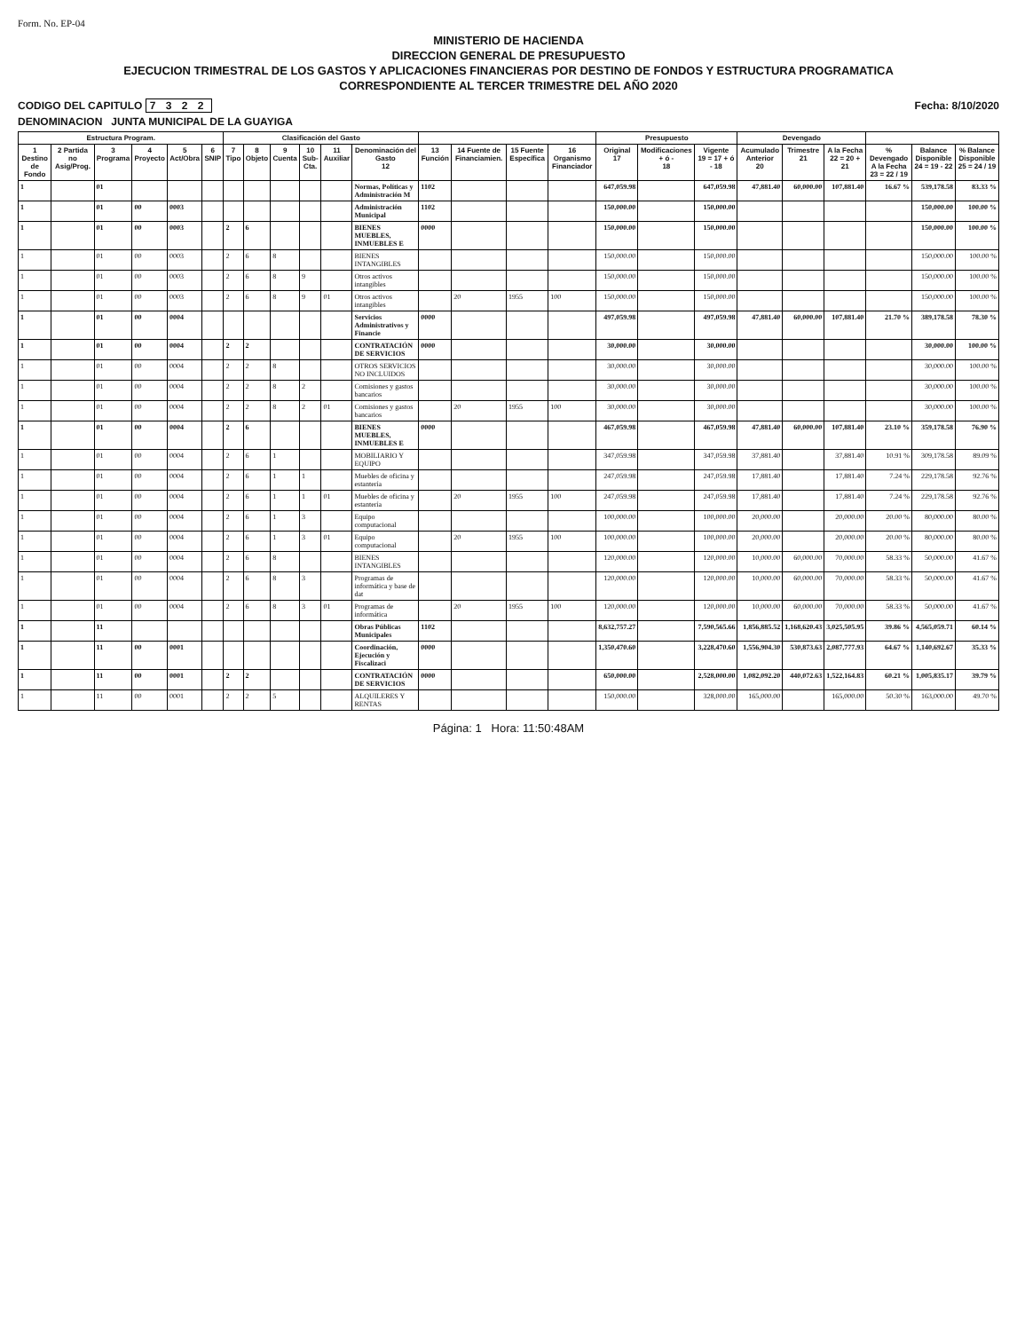Form. No. EP-04
MINISTERIO DE HACIENDA
DIRECCION GENERAL DE PRESUPUESTO
EJECUCION TRIMESTRAL DE LOS GASTOS Y APLICACIONES FINANCIERAS POR DESTINO DE FONDOS Y ESTRUCTURA PROGRAMATICA
CORRESPONDIENTE AL TERCER TRIMESTRE DEL AÑO 2020
CODIGO DEL CAPITULO 7 3 2 2 Fecha: 8/10/2020
DENOMINACION JUNTA MUNICIPAL DE LA GUAYIGA
| Estructura Program. | | | | | | Clasificación del Gasto | | | | | | | | | | Presupuesto | | | Devengado | | | | | |
| --- | --- | --- | --- | --- | --- | --- | --- | --- | --- | --- | --- | --- | --- | --- | --- | --- | --- | --- | --- | --- | --- | --- | --- | --- |
| 1 Destino de Fondo | 2 Partida no Asig/Prog. | 3 Programa | 4 Proyecto | 5 Act/Obra | 6 SNIP | 7 Tipo | 8 Objeto | 9 Cuenta | 10 Sub-Cta. | 11 Auxiliar | Denominación del Gasto 12 | 13 Función | 14 Fuente de Financiamien. | 15 Fuente Específica | 16 Organismo Financiador | Original 17 | Modificaciones + ó - 18 | Vigente 19 = 17 + ó - 18 | Acumulado Anterior 20 | Trimestre 21 | A la Fecha 22 = 20 + 21 | % Devengado A la Fecha 23 = 22 / 19 | Balance Disponible 24 = 19 - 22 | % Balance Disponible 25 = 24 / 19 |
| 1 | | 01 | | | | | | | | | Normas, Políticas y Administración M | 1102 | | | | 647,059.98 | | 647,059.98 | 47,881.40 | 60,000.00 | 107,881.40 | 16.67 % | 539,178.58 | 83.33 % |
| 1 | | 01 | 00 | 0003 | | | | | | | Administración Municipal | 1102 | | | | 150,000.00 | | 150,000.00 | | | | | 150,000.00 | 100.00 % |
| 1 | | 01 | 00 | 0003 | | 2 | 6 | | | | BIENES MUEBLES, INMUEBLES E | 0000 | | | | 150,000.00 | | 150,000.00 | | | | | 150,000.00 | 100.00 % |
| 1 | | 01 | 00 | 0003 | | 2 | 6 | 8 | | | BIENES INTANGIBLES | | | | | 150,000.00 | | 150,000.00 | | | | | 150,000.00 | 100.00 % |
| 1 | | 01 | 00 | 0003 | | 2 | 6 | 8 | 9 | | Otros activos intangibles | | | | | 150,000.00 | | 150,000.00 | | | | | 150,000.00 | 100.00 % |
| 1 | | 01 | 00 | 0003 | | 2 | 6 | 8 | 9 | 01 | Otros activos intangibles | | 20 | 1955 | 100 | 150,000.00 | | 150,000.00 | | | | | 150,000.00 | 100.00 % |
| 1 | | 01 | 00 | 0004 | | | | | | | Servicios Administrativos y Financie | 0000 | | | | 497,059.98 | | 497,059.98 | 47,881.40 | 60,000.00 | 107,881.40 | 21.70 % | 389,178.58 | 78.30 % |
| 1 | | 01 | 00 | 0004 | | 2 | 2 | | | | CONTRATACIÓN DE SERVICIOS | 0000 | | | | 30,000.00 | | 30,000.00 | | | | | 30,000.00 | 100.00 % |
| 1 | | 01 | 00 | 0004 | | 2 | 2 | 8 | | | OTROS SERVICIOS NO INCLUIDOS | | | | | 30,000.00 | | 30,000.00 | | | | | 30,000.00 | 100.00 % |
| 1 | | 01 | 00 | 0004 | | 2 | 2 | 8 | 2 | | Comisiones y gastos bancarios | | | | | 30,000.00 | | 30,000.00 | | | | | 30,000.00 | 100.00 % |
| 1 | | 01 | 00 | 0004 | | 2 | 2 | 8 | 2 | 01 | Comisiones y gastos bancarios | | 20 | 1955 | 100 | 30,000.00 | | 30,000.00 | | | | | 30,000.00 | 100.00 % |
| 1 | | 01 | 00 | 0004 | | 2 | 6 | | | | BIENES MUEBLES, INMUEBLES E | 0000 | | | | 467,059.98 | | 467,059.98 | 47,881.40 | 60,000.00 | 107,881.40 | 23.10 % | 359,178.58 | 76.90 % |
| 1 | | 01 | 00 | 0004 | | 2 | 6 | 1 | | | MOBILIARIO Y EQUIPO | | | | | 347,059.98 | | 347,059.98 | 37,881.40 | | 37,881.40 | 10.91 % | 309,178.58 | 89.09 % |
| 1 | | 01 | 00 | 0004 | | 2 | 6 | 1 | 1 | | Muebles de oficina y estantería | | | | | 247,059.98 | | 247,059.98 | 17,881.40 | | 17,881.40 | 7.24 % | 229,178.58 | 92.76 % |
| 1 | | 01 | 00 | 0004 | | 2 | 6 | 1 | 1 | 01 | Muebles de oficina y estantería | | 20 | 1955 | 100 | 247,059.98 | | 247,059.98 | 17,881.40 | | 17,881.40 | 7.24 % | 229,178.58 | 92.76 % |
| 1 | | 01 | 00 | 0004 | | 2 | 6 | 1 | 3 | | Equipo computacional | | | | | 100,000.00 | | 100,000.00 | 20,000.00 | | 20,000.00 | 20.00 % | 80,000.00 | 80.00 % |
| 1 | | 01 | 00 | 0004 | | 2 | 6 | 1 | 3 | 01 | Equipo computacional | | 20 | 1955 | 100 | 100,000.00 | | 100,000.00 | 20,000.00 | | 20,000.00 | 20.00 % | 80,000.00 | 80.00 % |
| 1 | | 01 | 00 | 0004 | | 2 | 6 | 8 | | | BIENES INTANGIBLES | | | | | 120,000.00 | | 120,000.00 | 10,000.00 | 60,000.00 | 70,000.00 | 58.33 % | 50,000.00 | 41.67 % |
| 1 | | 01 | 00 | 0004 | | 2 | 6 | 8 | 3 | | Programas de informática y base de dat | | | | | 120,000.00 | | 120,000.00 | 10,000.00 | 60,000.00 | 70,000.00 | 58.33 % | 50,000.00 | 41.67 % |
| 1 | | 01 | 00 | 0004 | | 2 | 6 | 8 | 3 | 01 | Programas de informática | | 20 | 1955 | 100 | 120,000.00 | | 120,000.00 | 10,000.00 | 60,000.00 | 70,000.00 | 58.33 % | 50,000.00 | 41.67 % |
| 1 | | 11 | | | | | | | | | Obras Públicas Municipales | 1102 | | | | 8,632,757.27 | | 7,590,565.66 | 1,856,885.52 | 1,168,620.43 | 3,025,505.95 | 39.86 % | 4,565,059.71 | 60.14 % |
| 1 | | 11 | 00 | 0001 | | | | | | | Coordinación, Ejecución y Fiscalizaci | 0000 | | | | 1,350,470.60 | | 3,228,470.60 | 1,556,904.30 | 530,873.63 | 2,087,777.93 | 64.67 % | 1,140,692.67 | 35.33 % |
| 1 | | 11 | 00 | 0001 | | 2 | 2 | | | | CONTRATACIÓN DE SERVICIOS | 0000 | | | | 650,000.00 | | 2,528,000.00 | 1,082,092.20 | 440,072.63 | 1,522,164.83 | 60.21 % | 1,005,835.17 | 39.79 % |
| 1 | | 11 | 00 | 0001 | | 2 | 2 | 5 | | | ALQUILERES Y RENTAS | | | | | 150,000.00 | | 328,000.00 | 165,000.00 | | 165,000.00 | 50.30 % | 163,000.00 | 49.70 % |
Página: 1 Hora: 11:50:48AM